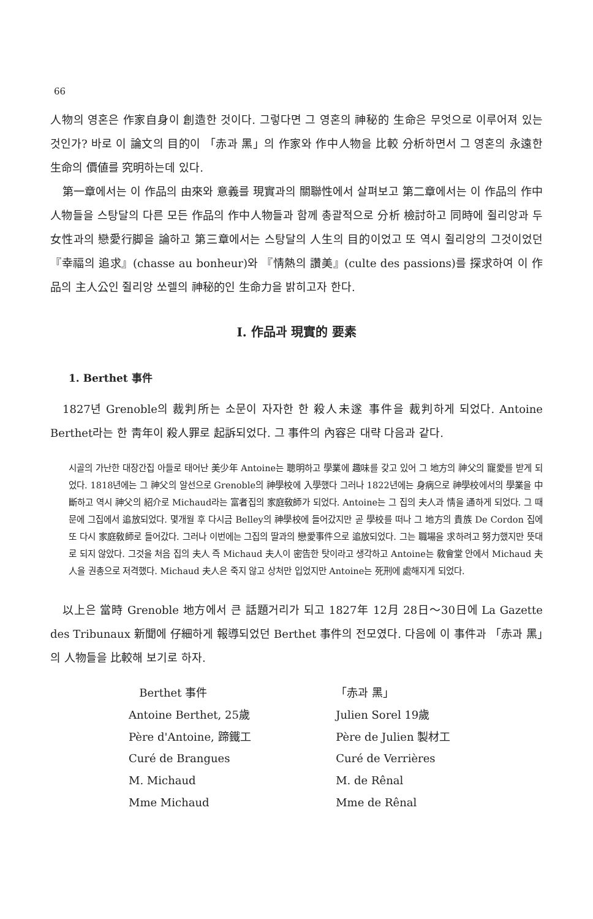66
人物의 영혼은 作家自身이 創造한 것이다. 그렇다면 그 영혼의 神秘的 生命은 무엇으로 이루어져 있는 것인가? 바로 이 論文의 目的이 「赤과 黑」의 作家와 作中人物을 比較 分析하면서 그 영혼의 永遠한 生命의 價値를 究明하는데 있다.
第一章에서는 이 作品의 由來와 意義를 現實과의 關聯性에서 살펴보고 第二章에서는 이 作品의 作中人物들을 스탕달의 다른 모든 作品의 作中人物들과 함께 총괄적으로 分析 檢討하고 同時에 쥘리앙과 두 女性과의 戀愛行脚을 論하고 第三章에서는 스탕달의 人生의 目的이었고 또 역시 쥘리앙의 그것이었던 『幸福의 追求』(chasse au bonheur)와 『情熱의 讚美』(culte des passions)를 探求하여 이 作品의 主人公인 쥘리앙 쏘렐의 神秘的인 生命力을 밝히고자 한다.
Ⅰ. 作品과 現實的 要素
1. Berthet 事件
1827년 Grenoble의 裁判所는 소문이 자자한 한 殺人未遂 事件을 裁判하게 되었다. Antoine Berthet라는 한 靑年이 殺人罪로 起訴되었다. 그 事件의 內容은 대략 다음과 같다.
시골의 가난한 대장간집 아들로 태어난 美少年 Antoine는 聰明하고 學業에 趣味를 갖고 있어 그 地方의 神父의 寵愛를 받게 되었다. 1818년에는 그 神父의 알선으로 Grenoble의 神學校에 入學했다 그러나 1822년에는 身病으로 神學校에서의 學業을 中斷하고 역시 神父의 紹介로 Michaud라는 富者집의 家庭敎師가 되었다. Antoine는 그 집의 夫人과 情을 通하게 되었다. 그 때문에 그집에서 追放되었다. 몇개월 후 다시금 Belley의 神學校에 들어갔지만 곧 學校를 떠나 그 地方의 貴族 De Cordon 집에 또 다시 家庭敎師로 들어갔다. 그러나 이번에는 그집의 딸과의 戀愛事件으로 追放되었다. 그는 職場을 求하려고 努力했지만 뜻대로 되지 않았다. 그것을 처음 집의 夫人 즉 Michaud 夫人이 密告한 탓이라고 생각하고 Antoine는 敎會堂 안에서 Michaud 夫人을 권총으로 저격했다. Michaud 夫人은 죽지 않고 상처만 입었지만 Antoine는 死刑에 處해지게 되었다.
以上은 當時 Grenoble 地方에서 큰 話題거리가 되고 1827年 12月 28日～30日에 La Gazette des Tribunaux 新聞에 仔細하게 報導되었던 Berthet 事件의 전모였다. 다음에 이 事件과 「赤과 黑」의 人物들을 比較해 보기로 하자.
| Berthet 事件 | 「赤과 黑」 |
| --- | --- |
| Antoine Berthet, 25歲 | Julien Sorel 19歲 |
| Père d'Antoine, 蹄鐵工 | Père de Julien 製材工 |
| Curé de Brangues | Curé de Verrières |
| M. Michaud | M. de Rênal |
| Mme Michaud | Mme de Rênal |